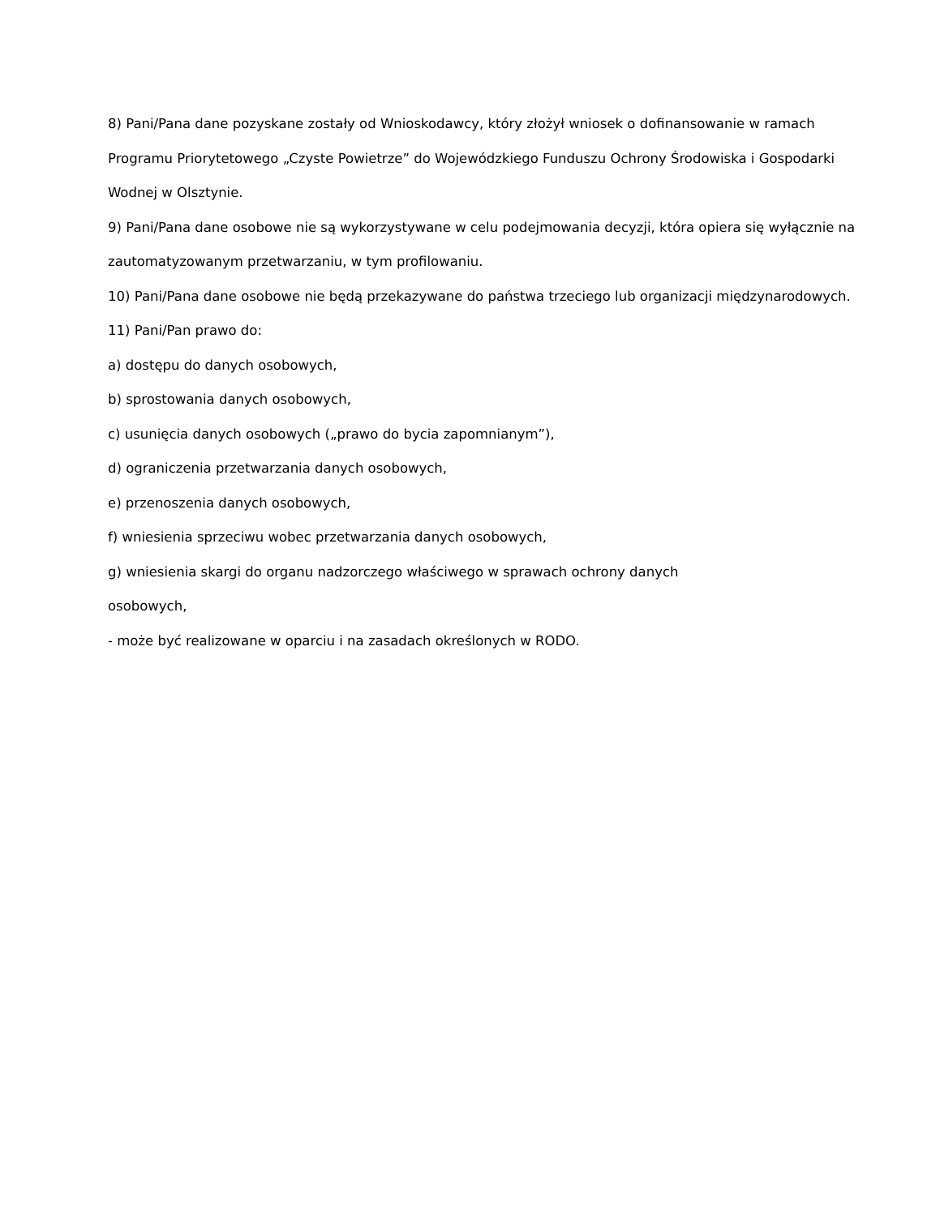8) Pani/Pana dane pozyskane zostały od Wnioskodawcy, który złożył wniosek o dofinansowanie w ramach Programu Priorytetowego „Czyste Powietrze” do Wojewódzkiego Funduszu Ochrony Środowiska i Gospodarki Wodnej w Olsztynie.
9) Pani/Pana dane osobowe nie są wykorzystywane w celu podejmowania decyzji, która opiera się wyłącznie na zautomatyzowanym przetwarzaniu, w tym profilowaniu.
10) Pani/Pana dane osobowe nie będą przekazywane do państwa trzeciego lub organizacji międzynarodowych.
11) Pani/Pan prawo do:
a) dostępu do danych osobowych,
b) sprostowania danych osobowych,
c) usunięcia danych osobowych („prawo do bycia zapomnianym”),
d) ograniczenia przetwarzania danych osobowych,
e) przenoszenia danych osobowych,
f) wniesienia sprzeciwu wobec przetwarzania danych osobowych,
g) wniesienia skargi do organu nadzorczego właściwego w sprawach ochrony danych
osobowych,
- może być realizowane w oparciu i na zasadach określonych w RODO.